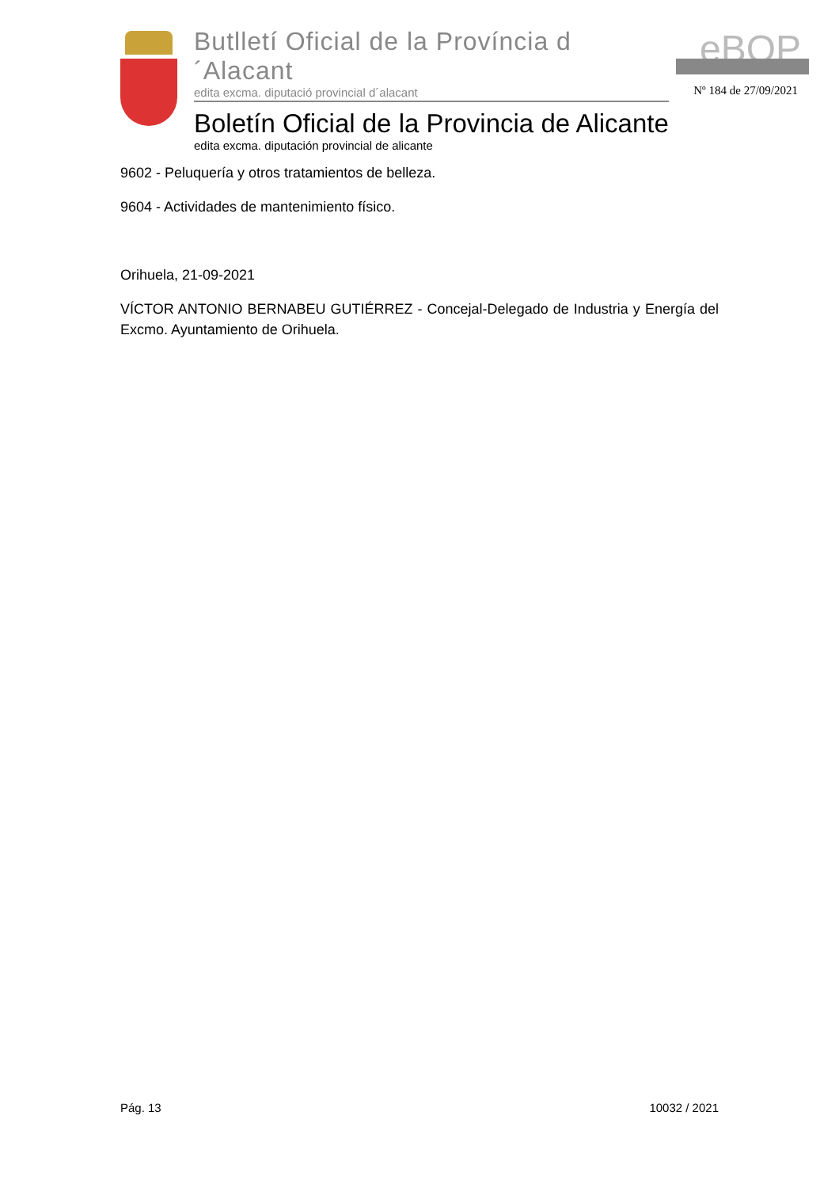Butlletí Oficial de la Província d´Alacant
edita excma. diputació provincial d´alacant
Boletín Oficial de la Provincia de Alicante
edita excma. diputación provincial de alicante
eBOP
Nº 184 de 27/09/2021
9602 - Peluquería y otros tratamientos de belleza.
9604 - Actividades de mantenimiento físico.
Orihuela, 21-09-2021
VÍCTOR ANTONIO BERNABEU GUTIÉRREZ - Concejal-Delegado de Industria y Energía del Excmo. Ayuntamiento de Orihuela.
Pág. 13 10032 / 2021